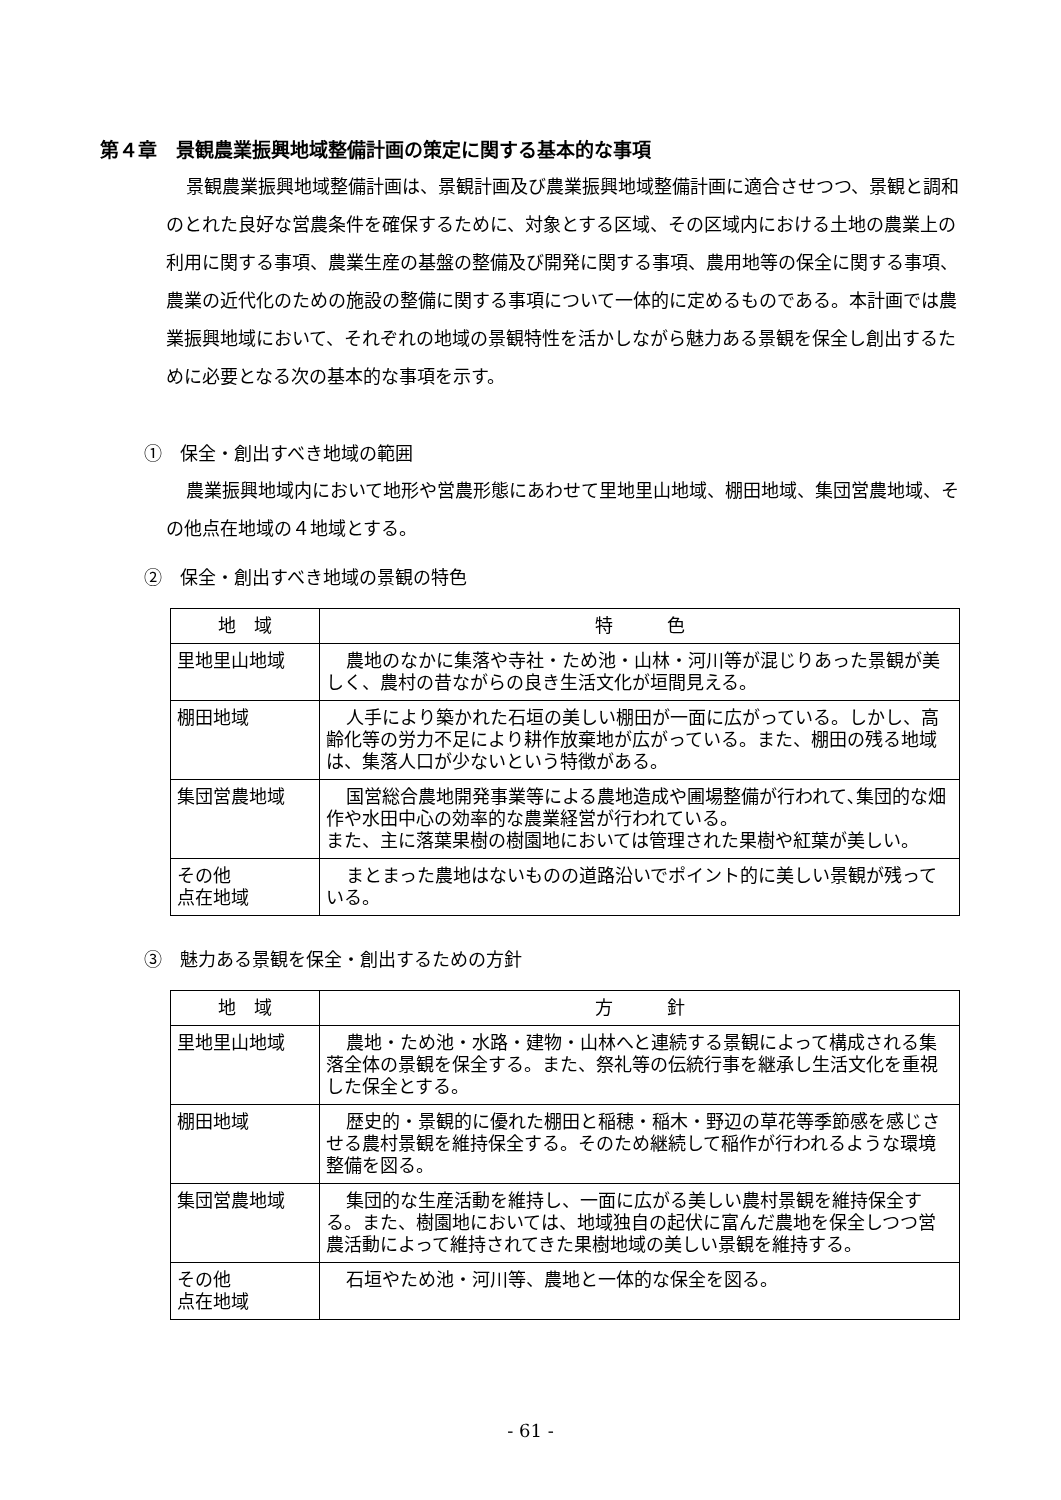第４章　景観農業振興地域整備計画の策定に関する基本的な事項
景観農業振興地域整備計画は、景観計画及び農業振興地域整備計画に適合させつつ、景観と調和のとれた良好な営農条件を確保するために、対象とする区域、その区域内における土地の農業上の利用に関する事項、農業生産の基盤の整備及び開発に関する事項、農用地等の保全に関する事項、農業の近代化のための施設の整備に関する事項について一体的に定めるものである。本計画では農業振興地域において、それぞれの地域の景観特性を活かしながら魅力ある景観を保全し創出するために必要となる次の基本的な事項を示す。
①　保全・創出すべき地域の範囲
農業振興地域内において地形や営農形態にあわせて里地里山地域、棚田地域、集団営農地域、その他点在地域の４地域とする。
②　保全・創出すべき地域の景観の特色
| 地 域 | 特 色 |
| --- | --- |
| 里地里山地域 | 農地のなかに集落や寺社・ため池・山林・河川等が混じりあった景観が美しく、農村の昔ながらの良き生活文化が垣間見える。 |
| 棚田地域 | 人手により築かれた石垣の美しい棚田が一面に広がっている。しかし、高齢化等の労力不足により耕作放棄地が広がっている。また、棚田の残る地域は、集落人口が少ないという特徴がある。 |
| 集団営農地域 | 国営総合農地開発事業等による農地造成や圃場整備が行われて､集団的な畑作や水田中心の効率的な農業経営が行われている。 また、主に落葉果樹の樹園地においては管理された果樹や紅葉が美しい。 |
| その他 点在地域 | まとまった農地はないものの道路沿いでポイント的に美しい景観が残っている。 |
③　魅力ある景観を保全・創出するための方針
| 地 域 | 方 針 |
| --- | --- |
| 里地里山地域 | 農地・ため池・水路・建物・山林へと連続する景観によって構成される集落全体の景観を保全する。また、祭礼等の伝統行事を継承し生活文化を重視した保全とする。 |
| 棚田地域 | 歴史的・景観的に優れた棚田と稲穂・稲木・野辺の草花等季節感を感じさせる農村景観を維持保全する。そのため継続して稲作が行われるような環境整備を図る。 |
| 集団営農地域 | 集団的な生産活動を維持し、一面に広がる美しい農村景観を維持保全する。また、樹園地においては、地域独自の起伏に富んだ農地を保全しつつ営農活動によって維持されてきた果樹地域の美しい景観を維持する。 |
| その他 点在地域 | 石垣やため池・河川等、農地と一体的な保全を図る。 |
- 61 -